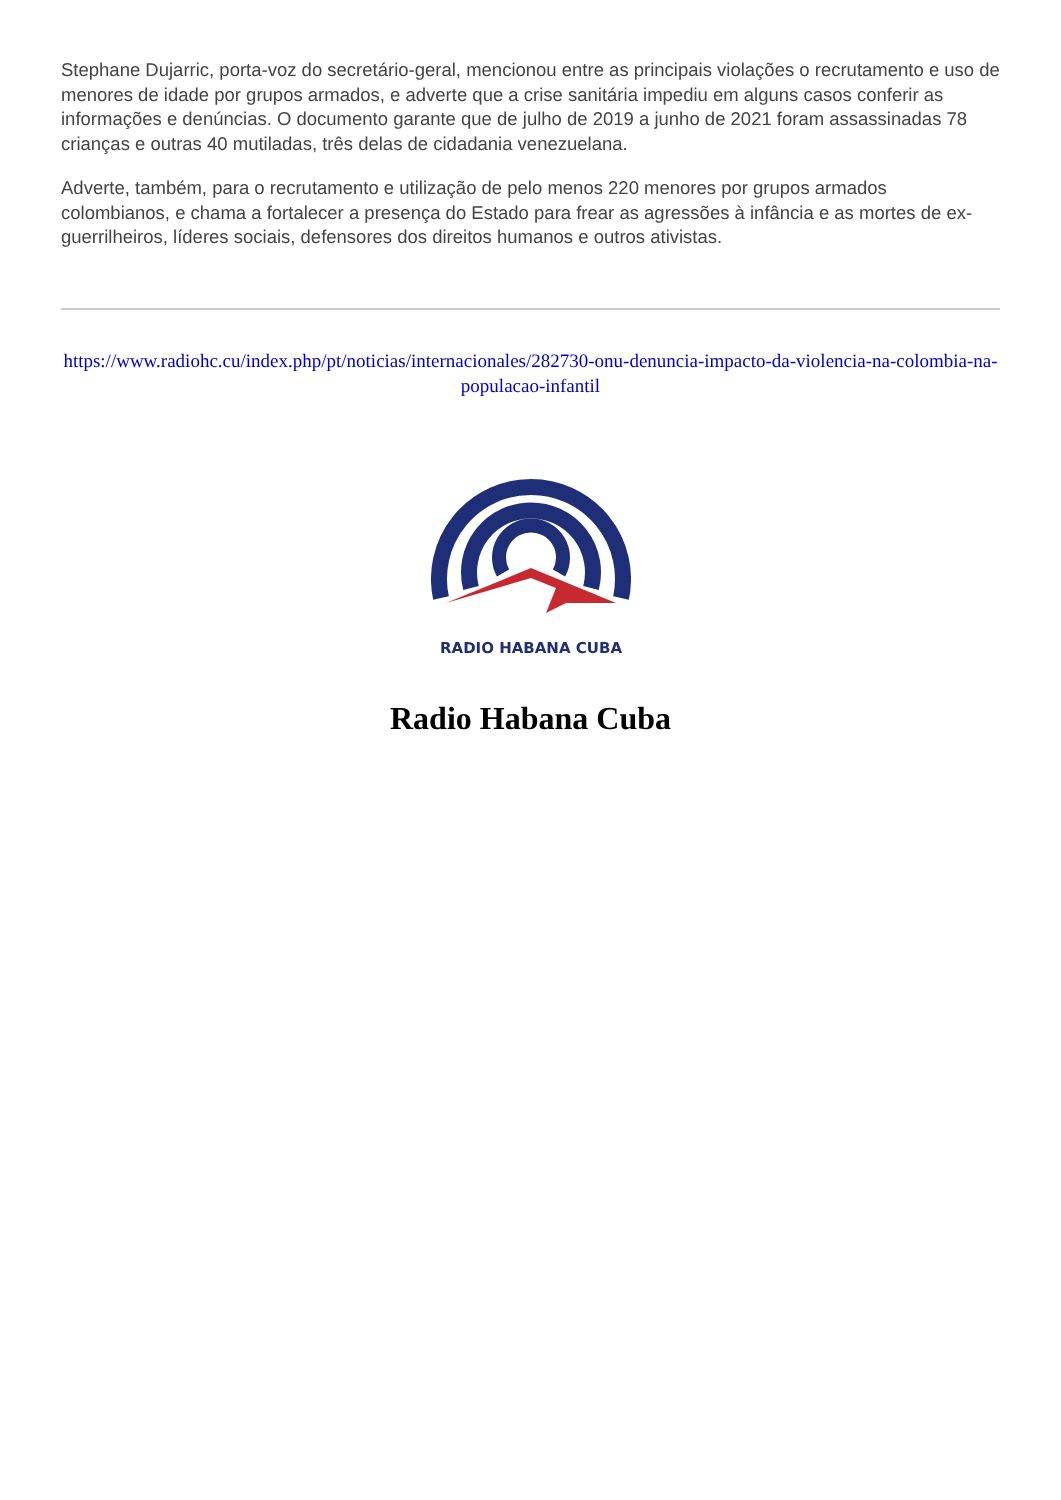Stephane Dujarric, porta-voz do secretário-geral, mencionou entre as principais violações o recrutamento e uso de menores de idade por grupos armados, e adverte que a crise sanitária impediu em alguns casos conferir as informações e denúncias. O documento garante que de julho de 2019 a junho de 2021 foram assassinadas 78 crianças e outras 40 mutiladas, três delas de cidadania venezuelana.
Adverte, também, para o recrutamento e utilização de pelo menos 220 menores por grupos armados colombianos, e chama a fortalecer a presença do Estado para frear as agressões à infância e as mortes de ex-guerrilheiros, líderes sociais, defensores dos direitos humanos e outros ativistas.
https://www.radiohc.cu/index.php/pt/noticias/internacionales/282730-onu-denuncia-impacto-da-violencia-na-colombia-na-populacao-infantil
RADIO HABANA CUBA
Radio Habana Cuba